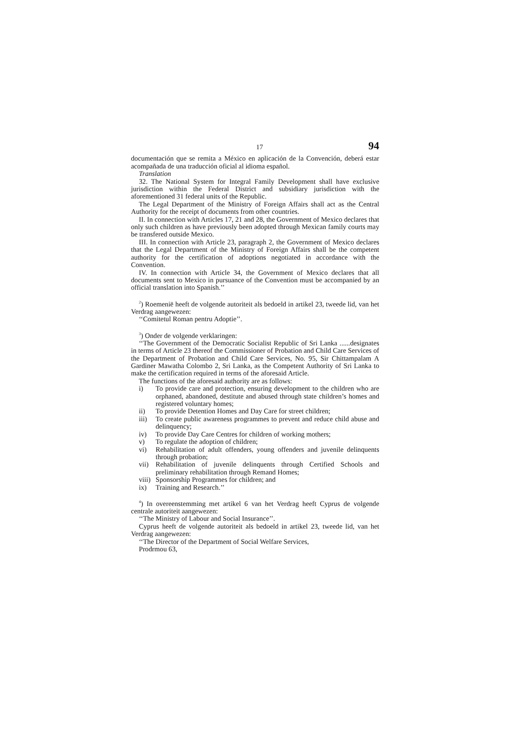17 94
documentación que se remita a México en aplicación de la Convención, deberá estar acompañada de una traducción oficial al idioma español.
Translation
32. The National System for Integral Family Development shall have exclusive jurisdiction within the Federal District and subsidiary jurisdiction with the aforementioned 31 federal units of the Republic.
The Legal Department of the Ministry of Foreign Affairs shall act as the Central Authority for the receipt of documents from other countries.
II. In connection with Articles 17, 21 and 28, the Government of Mexico declares that only such children as have previously been adopted through Mexican family courts may be transfered outside Mexico.
III. In connection with Article 23, paragraph 2, the Government of Mexico declares that the Legal Department of the Ministry of Foreign Affairs shall be the competent authority for the certification of adoptions negotiated in accordance with the Convention.
IV. In connection with Article 34, the Government of Mexico declares that all documents sent to Mexico in pursuance of the Convention must be accompanied by an official translation into Spanish.’’
<sup>2</sup>) Roemenië heeft de volgende autoriteit als bedoeld in artikel 23, tweede lid, van het Verdrag aangewezen:
‘‘Comitetul Roman pentru Adoptie’’.
<sup>3</sup>) Onder de volgende verklaringen:
‘‘The Government of the Democratic Socialist Republic of Sri Lanka ......designates in terms of Article 23 thereof the Commissioner of Probation and Child Care Services of the Department of Probation and Child Care Services, No. 95, Sir Chittampalam A Gardiner Mawatha Colombo 2, Sri Lanka, as the Competent Authority of Sri Lanka to make the certification required in terms of the aforesaid Article.
The functions of the aforesaid authority are as follows:
i) To provide care and protection, ensuring development to the children who are orphaned, abandoned, destitute and abused through state children’s homes and registered voluntary homes;
ii) To provide Detention Homes and Day Care for street children;
iii) To create public awareness programmes to prevent and reduce child abuse and delinquency;
iv) To provide Day Care Centres for children of working mothers;
v) To regulate the adoption of children;
vi) Rehabilitation of adult offenders, young offenders and juvenile delinquents through probation;
vii) Rehabilitation of juvenile delinquents through Certified Schools and preliminary rehabilitation through Remand Homes;
viii) Sponsorship Programmes for children; and
ix) Training and Research.’’
<sup>4</sup>) In overeenstemming met artikel 6 van het Verdrag heeft Cyprus de volgende centrale autoriteit aangewezen:
‘‘The Ministry of Labour and Social Insurance’’.
Cyprus heeft de volgende autoriteit als bedoeld in artikel 23, tweede lid, van het Verdrag aangewezen:
‘‘The Director of the Department of Social Welfare Services,
Prodrmou 63,